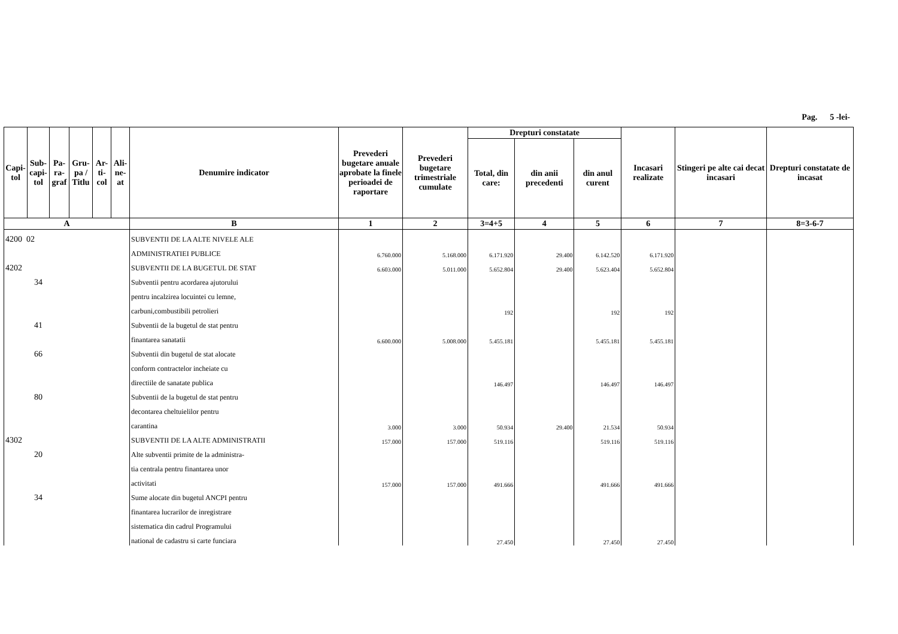Pag. 5 -lei-
| Capi-tol | Sub-capi-tol | Pa-ra-graf | Gru-pa / Titlu | Ar-ti-col | Ali-ne-at | Denumire indicator | Prevederi bugetare anuale aprobate la finele perioadei de raportare | Prevederi bugetare trimestriale cumulate | Drepturi constatate | | | Incasari realizate | Stingeri pe alte cai decat incasari | Drepturi constatate de incasat |
| --- | --- | --- | --- | --- | --- | --- | --- | --- | --- | --- | --- | --- | --- | --- |
| | | | | | | | | | Total, din care: | din anii precedenti | din anul curent | | | |
| A | | | | | | B | 1 | 2 | 3=4+5 | 4 | 5 | 6 | 7 | 8=3-6-7 |
| 4200 02 | | | | | | SUBVENTII DE LA ALTE NIVELE ALE | | | | | | | | |
| | | | | | | ADMINISTRATIEI PUBLICE | 6.760.000 | 5.168.000 | 6.171.920 | 29.400 | 6.142.520 | 6.171.920 | | |
| 4202 | | | | | | SUBVENTII DE LA BUGETUL DE STAT | 6.603.000 | 5.011.000 | 5.652.804 | 29.400 | 5.623.404 | 5.652.804 | | |
| 34 | | | | | | Subventii pentru acordarea ajutorului | | | | | | | | |
| | | | | | | pentru incalzirea locuintei cu lemne, | | | | | | | | |
| | | | | | | carbuni,combustibili petrolieri | | | 192 | | 192 | 192 | | |
| 41 | | | | | | Subventii de la bugetul de stat pentru | | | | | | | | |
| | | | | | | finantarea sanatatii | 6.600.000 | 5.008.000 | 5.455.181 | | 5.455.181 | 5.455.181 | | |
| 66 | | | | | | Subventii din bugetul de stat alocate | | | | | | | | |
| | | | | | | conform contractelor incheiate cu | | | | | | | | |
| | | | | | | directiile de sanatate publica | | | 146.497 | | 146.497 | 146.497 | | |
| 80 | | | | | | Subventii de la bugetul de stat pentru | | | | | | | | |
| | | | | | | decontarea cheltuielilor pentru | | | | | | | | |
| | | | | | | carantina | 3.000 | 3.000 | 50.934 | 29.400 | 21.534 | 50.934 | | |
| 4302 | | | | | | SUBVENTII DE LA ALTE ADMINISTRATII | 157.000 | 157.000 | 519.116 | | 519.116 | 519.116 | | |
| 20 | | | | | | Alte subventii primite de la administra- | | | | | | | | |
| | | | | | | tia centrala pentru finantarea unor | | | | | | | | |
| | | | | | | activitati | 157.000 | 157.000 | 491.666 | | 491.666 | 491.666 | | |
| 34 | | | | | | Sume alocate din bugetul ANCPI pentru | | | | | | | | |
| | | | | | | finantarea lucrarilor de inregistrare | | | | | | | | |
| | | | | | | sistematica din cadrul Programului | | | | | | | | |
| | | | | | | national de cadastru si carte funciara | | | 27.450 | | 27.450 | 27.450 | | |